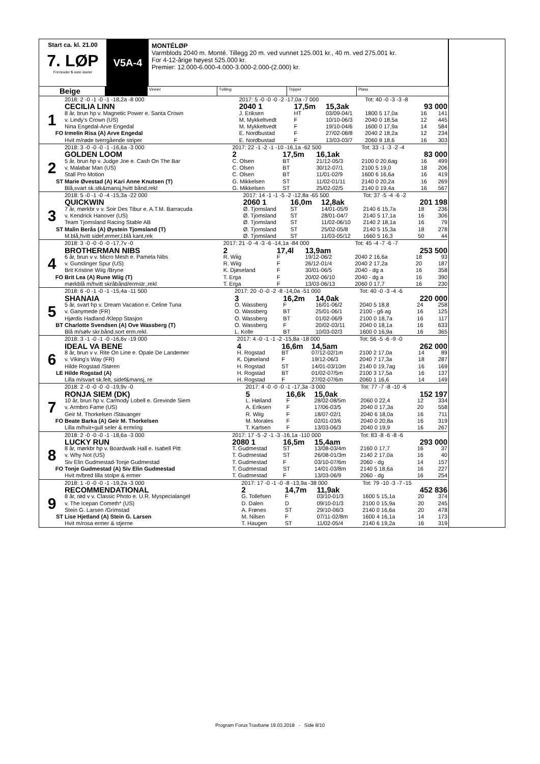Start ca. kl. 21.00
7. LØP
Formrader 5 siste starter
V5A-4
MONTÉLØP
Varmblods 2040 m. Monté. Tillegg 20 m. ved vunnet 125.001 kr., 40 m. ved 275.001 kr.
For 4-12-årige høyest 525.000 kr.
Premier: 12.000-6.000-4.000-3.000-2.000-(2.000) kr.
Beige
Vinner Tvilling Trippel Plass
| | 2018: 2 -0 -1 -0 -1 -18,2a -8 000 | 2017: 5 -0 -0 -0 -2 -17,0a -7 000 | | | Tot: 40 -0 -3 -3 -8 | | |
| | CECILIA LINN | 2040 1 | 17,5m | 15,3ak | | 93 000 | |
| 1 | 8 år, brun hp v. Magnetic Power e. Santa Crown | J. Eriksen | HT | 03/09-04/1 | 1800 5 17,0a | 16 | 141 |
| | v. Lindy's Crown (US) | M. Mykkeltvedt | F | 10/10-06/3 | 2040 0 18,5a | 12 | 445 |
| | Nina Engedal-Arve Engedal | M. Mykkeltvedt | F | 19/10-04/6 | 1600 0 17,9a | 14 | 584 |
| FO | Irmelin Risa (A) Arve Engedal | E. Nordbustad | F | 27/02-08/8 | 2040 2 18,2a | 12 | 234 |
| | Hvit m/røde tverrgående striper | E. Nordbustad | F | 13/03-03/7 | 2060 8 18,6 | 16 | 303 |
| | 2018: 3 -0 -0 -0 -1 -16,6a -3 000 | 2017: 22 -1 -2 -1 -10 -16,1a -62 500 | | | Tot: 33 -1 -3 -2 -4 | | |
| | GOLDEN LOOM | 2 | 17,5m | 16,1ak | | 83 000 | |
| 2 | 5 år, brun hp v. Judge Joe e. Cash On The Bar | C. Olsen | BT | 21/12-05/3 | 2100 0 20,6ag | 16 | 499 |
| | v. Malabar Man (US) | C. Olsen | BT | 30/12-07/1 | 2100 5 19,0 | 18 | 206 |
| | Stall Pro Motion | C. Olsen | BT | 11/01-02/9 | 1600 6 16,6a | 16 | 419 |
| ST | Marie Øvestad (A) Kari Anne Knutsen (T) | G. Mikkelsen | ST | 11/02-01/11 | 2140 0 20,2a | 16 | 269 |
| | Blå,svart sk.stk&mansj,hvitt bånd,rekl | G. Mikkelsen | ST | 25/02-02/5 | 2140 0 19,4a | 16 | 567 |
| | 2018: 5 -0 -1 -0 -4 -15,3a -22 000 | 2017: 14 -1 -1 -5 -2 -12,8a -65 500 | | | Tot: 37 -5 -4 -6 -2 | | |
| | QUICKWIN | 2060 1 | 16,0m | 12,8ak | | 201 198 | |
| 3 | 7 år, mørkbr v v. Soir Des Tibur e. A.T.M. Barracuda | Ø. Tjomsland | ST | 14/01-05/9 | 2140 6 15,7a | 18 | 236 |
| | v. Kendrick Hanover (US) | Ø. Tjomsland | ST | 28/01-04/7 | 2140 5 17,1a | 16 | 306 |
| | Team Tjomsland Racing Stable AB | Ø. Tjomsland | ST | 11/02-06/10 | 2140 2 18,1a | 16 | 79 |
| ST | Malin Berås (A) Øystein Tjomsland (T) | Ø. Tjomsland | ST | 25/02-05/8 | 2140 5 15,3a | 18 | 278 |
| | M.blå,hvitt sidef,ermer,l.blå kant,rek | Ø. Tjomsland | ST | 11/03-05/12 | 1660 5 16,3 | 50 | 44 |
| | 2018: 3 -0 -0 -0 -0 -17,7v -0 | 2017: 21 -0 -4 -3 -6 -14,1a -84 000 | | | Tot: 45 -4 -7 -6 -7 | | |
| | BROTHERMAN NIBS | 2 | 17,4l | 13,9am | | 253 500 | |
| 4 | 6 år, brun v v. Micro Mesh e. Pamela Nibs | R. Wiig | F | 19/12-06/2 | 2040 2 16,6a | 18 | 93 |
| | v. Gunslinger Spur (US) | R. Wiig | F | 26/12-01/4 | 2040 2 17,2a | 20 | 187 |
| | Brit Kristine Wiig /Bryne | K. Djøseland | F | 30/01-06/5 | 2040 - dg a | 16 | 358 |
| FO | Brit Lea (A) Rune Wiig (T) | T. Erga | F | 20/02-06/10 | 2040 - dg a | 16 | 390 |
| | mørkblå m/hvitt skråbånd/ermstr.,rekl | T. Erga | F | 13/03-06/13 | 2060 0 17,7 | 16 | 230 |
| | 2018: 6 -0 -1 -0 -1 -15,4a -11 500 | 2017: 20 -0 -0 -2 -8 -14,0a -51 000 | | | Tot: 40 -0 -3 -4 -6 | | |
| | SHANAIA | 3 | 16,2m | 14,0ak | | 220 000 | |
| 5 | 5 år, svart hp v. Dream Vacation e. Celine Tuna | O. Wassberg | F | 16/01-06/2 | 2040 5 18,8 | 24 | 258 |
| | v. Ganymede (FR) | O. Wassberg | BT | 25/01-06/1 | 2100 - g6 ag | 16 | 125 |
| | Hjørdis Hadland /Klepp Stasjon | O. Wassberg | BT | 01/02-06/9 | 2100 0 18,7a | 16 | 117 |
| BT | Charlotte Svendsen (A) Ove Wassberg (T) | O. Wassberg | F | 20/02-03/11 | 2040 0 18,1a | 16 | 633 |
| | Blå m/sølv skr.bånd.sort erm.rekl. | L. Kolle | BT | 10/03-02/3 | 1600 0 16,9a | 16 | 365 |
| | 2018: 3 -1 -0 -1 -0 -16,6v -19 000 | 2017: 4 -0 -1 -1 -2 -15,8a -18 000 | | | Tot: 56 -5 -6 -9 -0 | | |
| | IDEAL VA BENE | 4 | 16,6m | 14,5am | | 262 000 | |
| 6 | 8 år, brun v v. Rite On Line e. Opale De Landemer | H. Rogstad | BT | 07/12-02/1m | 2100 2 17,0a | 14 | 89 |
| | v. Viking's Way (FR) | K. Djøseland | F | 19/12-06/3 | 2040 7 17,3a | 18 | 287 |
| | Hilde Rogstad /Støren | H. Rogstad | ST | 14/01-03/10m | 2140 0 19,7ag | 16 | 169 |
| LE | Hilde Rogstad (A) | H. Rogstad | BT | 01/02-07/5m | 2100 3 17,5a | 16 | 137 |
| | Lilla m/svart sk.felt, sidef&mansj, re | H. Rogstad | F | 27/02-07/6m | 2060 1 16,6 | 14 | 149 |
| | 2018: 2 -0 -0 -0 -0 -19,9v -0 | 2017: 4 -0 -0 -0 -1 -17,3a -3 000 | | | Tot: 77 -7 -8 -10 -6 | | |
| | RONJA SIEM (DK) | 5 | 16,6k | 15,0ak | | 152 197 | |
| 7 | 10 år, brun hp v. Carmody Lobell e. Grevinde Siem | L. Høiland | F | 28/02-08/5m | 2060 0 22,4 | 12 | 334 |
| | v. Armbro Fame (US) | A. Eriksen | F | 17/06-03/5 | 2040 0 17,3a | 20 | 558 |
| | Geir M. Thorkelsen /Stavanger | R. Wiig | F | 18/07-02/1 | 2040 6 18,0a | 16 | 711 |
| FO | Beate Barka (A) Geir M. Thorkelsen | M. Morales | F | 02/01-03/6 | 2040 0 20,8a | 16 | 319 |
| | Lilla m/hvit+gull seler & ermring | T. Karlsen | F | 13/03-06/3 | 2040 0 19,9 | 16 | 267 |
| | 2018: 2 -0 -0 -0 -1 -18,6a -3 000 | 2017: 17 -5 -2 -1 -3 -16,1a -110 000 | | | Tot: 83 -8 -6 -8 -6 | | |
| | LUCKY RUN | 2080 1 | 16,5m | 15,4am | | 293 000 | |
| 8 | 8 år, mørkbr hp v. Boardwalk Hall e. Isabell Pitt | T. Gudmestad | ST | 13/08-03/4m | 2160 0 17,7 | 16 | 37 |
| | v. Why Not (US) | T. Gudmestad | ST | 26/08-01/3m | 2140 2 17,0a | 16 | 40 |
| | Siv Elin Gudmestad-Tonje Gudmestad | T. Gudmestad | F | 03/10-07/6m | 2060 - dg | 14 | 157 |
| FO | Tonje Gudmestad (A) Siv Elin Gudmestad | T. Gudmestad | ST | 14/01-03/8m | 2140 5 18,6a | 16 | 227 |
| | Hvit m/bred lilla stolpe & ermer | T. Gudmestad | F | 13/03-06/9 | 2060 - dg | 16 | 254 |
| | 2018: 1 -0 -0 -0 -1 -19,2a -3 000 | 2017: 17 -0 -1 -0 -8 -13,9a -38 000 | | | Tot: 79 -10 -3 -7 -15 | | |
| | RECOMMENDATIONAL | 2 | 14,7m | 11,9ak | | 452 836 | |
| 9 | 8 år, rød v v. Classic Photo e. U.R. Myspecialangel | G. Tollefsen | F | 03/10-01/3 | 1600 5 15,1a | 20 | 374 |
| | v. The Icepan Cometh* (US) | D. Dalen | D | 09/10-01/3 | 2100 0 15,9a | 20 | 245 |
| | Stein G. Larsen /Grimstad | A. Frønes | ST | 29/10-06/3 | 2140 0 16,6a | 20 | 478 |
| ST | Lise Hjetland (A) Stein G. Larsen | M. Nilsen | F | 07/11-02/8m | 1600 4 16,1a | 14 | 173 |
| | Hvit m/rosa ermer & stjerne | T. Haugen | ST | 11/02-05/4 | 2140 6 19,2a | 16 | 319 |
Program Forus Travbane 19.03.2018 - Side 8/10